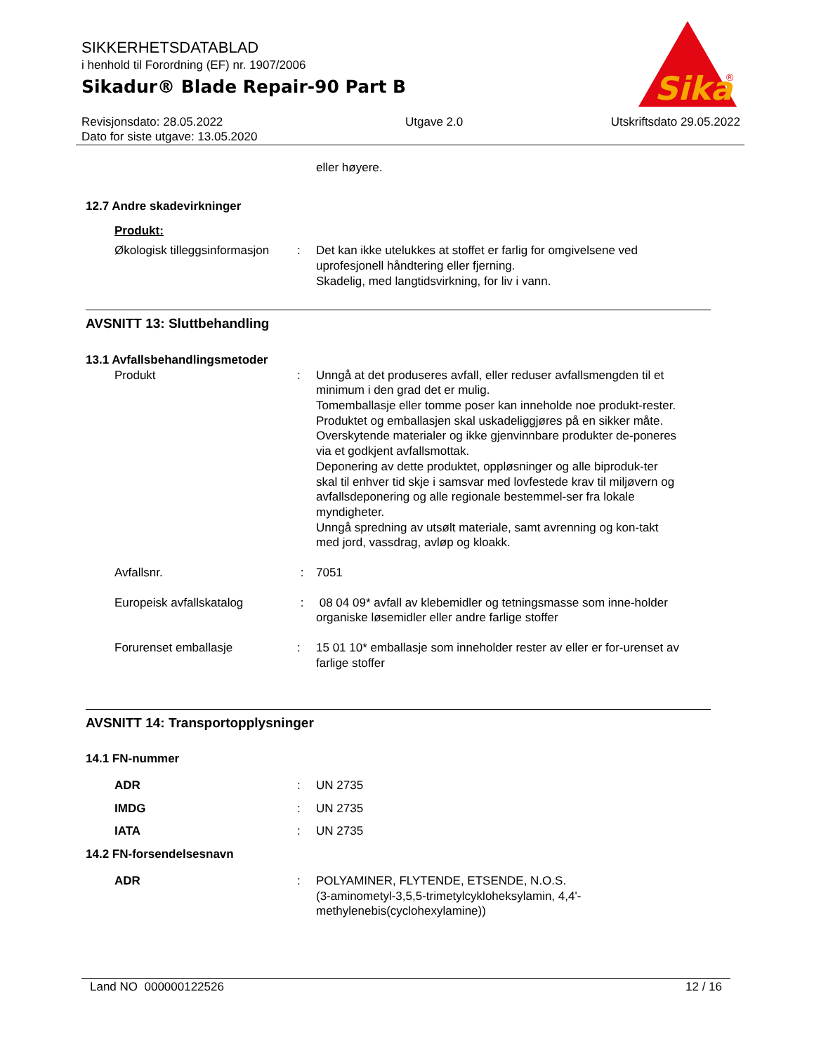SIKKERHETSDATABLAD
i henhold til Forordning (EF) nr. 1907/2006
Sikadur® Blade Repair-90 Part B
Sika
®
Revisjonsdato: 28.05.2022
Dato for siste utgave: 13.05.2020
Utgave 2.0 Utskriftsdato 29.05.2022
eller høyere.
12.7 Andre skadevirkninger
Produkt:
Økologisk tilleggsinformasjon
: Det kan ikke utelukkes at stoffet er farlig for omgivelsene ved uprofesjonell håndtering eller fjerning.
Skadelig, med langtidsvirkning, for liv i vann.
AVSNITT 13: Sluttbehandling
13.1 Avfallsbehandlingsmetoder
Produkt : Unngå at det produseres avfall, eller reduser avfallsmengden til et minimum i den grad det er mulig.
Tomemballasje eller tomme poser kan inneholde noe produkt-rester.
Produktet og emballasjen skal uskadeliggjøres på en sikker måte.
Overskytende materialer og ikke gjenvinnbare produkter de-poneres via et godkjent avfallsmottak.
Deponering av dette produktet, oppløsninger og alle biproduk-ter skal til enhver tid skje i samsvar med lovfestede krav til miljøvern og avfallsdeponering og alle regionale bestemmel-ser fra lokale myndigheter.
Unngå spredning av utsølt materiale, samt avrenning og kon-takt med jord, vassdrag, avløp og kloakk.
Avfallsnr. : 7051
Europeisk avfallskatalog : 08 04 09* avfall av klebemidler og tetningsmasse som inne-holder organiske løsemidler eller andre farlige stoffer
Forurenset emballasje : 15 01 10* emballasje som inneholder rester av eller er for-urenset av farlige stoffer
AVSNITT 14: Transportopplysninger
14.1 FN-nummer
ADR : UN 2735
IMDG : UN 2735
IATA : UN 2735
14.2 FN-forsendelsesnavn
ADR : POLYAMINER, FLYTENDE, ETSENDE, N.O.S.
(3-aminometyl-3,5,5-trimetylcykloheksylamin, 4,4'-methylenebis(cyclohexylamine))
Land NO 000000122526 12 / 16